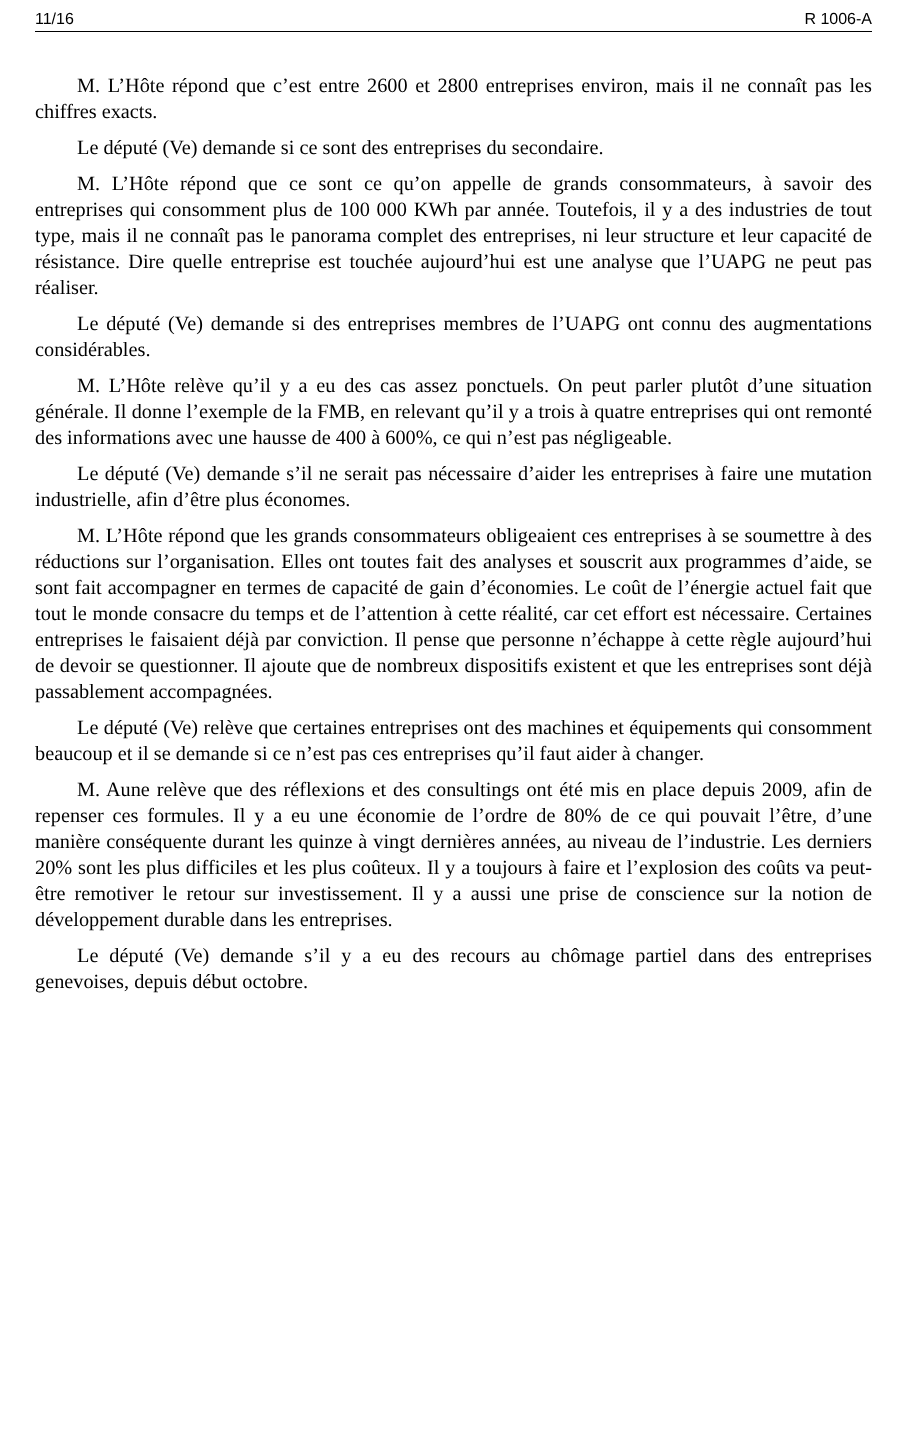11/16 R 1006-A
M. L’Hôte répond que c’est entre 2600 et 2800 entreprises environ, mais il ne connaît pas les chiffres exacts.
Le député (Ve) demande si ce sont des entreprises du secondaire.
M. L’Hôte répond que ce sont ce qu’on appelle de grands consommateurs, à savoir des entreprises qui consomment plus de 100 000 KWh par année. Toutefois, il y a des industries de tout type, mais il ne connaît pas le panorama complet des entreprises, ni leur structure et leur capacité de résistance. Dire quelle entreprise est touchée aujourd’hui est une analyse que l’UAPG ne peut pas réaliser.
Le député (Ve) demande si des entreprises membres de l’UAPG ont connu des augmentations considérables.
M. L’Hôte relève qu’il y a eu des cas assez ponctuels. On peut parler plutôt d’une situation générale. Il donne l’exemple de la FMB, en relevant qu’il y a trois à quatre entreprises qui ont remonté des informations avec une hausse de 400 à 600%, ce qui n’est pas négligeable.
Le député (Ve) demande s’il ne serait pas nécessaire d’aider les entreprises à faire une mutation industrielle, afin d’être plus économes.
M. L’Hôte répond que les grands consommateurs obligeaient ces entreprises à se soumettre à des réductions sur l’organisation. Elles ont toutes fait des analyses et souscrit aux programmes d’aide, se sont fait accompagner en termes de capacité de gain d’économies. Le coût de l’énergie actuel fait que tout le monde consacre du temps et de l’attention à cette réalité, car cet effort est nécessaire. Certaines entreprises le faisaient déjà par conviction. Il pense que personne n’échappe à cette règle aujourd’hui de devoir se questionner. Il ajoute que de nombreux dispositifs existent et que les entreprises sont déjà passablement accompagnées.
Le député (Ve) relève que certaines entreprises ont des machines et équipements qui consomment beaucoup et il se demande si ce n’est pas ces entreprises qu’il faut aider à changer.
M. Aune relève que des réflexions et des consultings ont été mis en place depuis 2009, afin de repenser ces formules. Il y a eu une économie de l’ordre de 80% de ce qui pouvait l’être, d’une manière conséquente durant les quinze à vingt dernières années, au niveau de l’industrie. Les derniers 20% sont les plus difficiles et les plus coûteux. Il y a toujours à faire et l’explosion des coûts va peut-être remotiver le retour sur investissement. Il y a aussi une prise de conscience sur la notion de développement durable dans les entreprises.
Le député (Ve) demande s’il y a eu des recours au chômage partiel dans des entreprises genevoises, depuis début octobre.